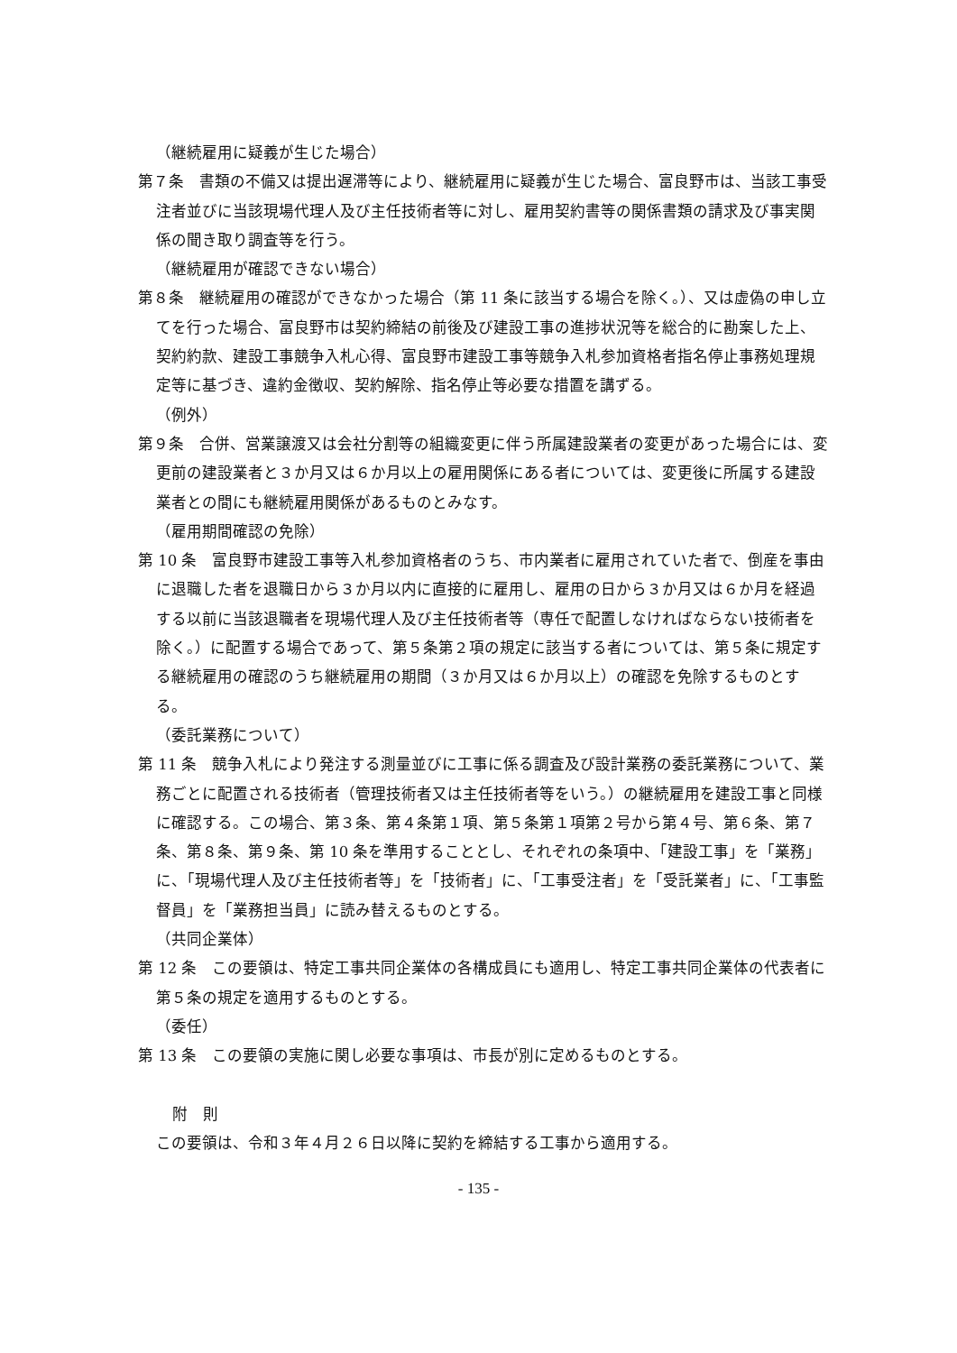（継続雇用に疑義が生じた場合）
第７条　書類の不備又は提出遅滞等により、継続雇用に疑義が生じた場合、富良野市は、当該工事受注者並びに当該現場代理人及び主任技術者等に対し、雇用契約書等の関係書類の請求及び事実関係の聞き取り調査等を行う。
（継続雇用が確認できない場合）
第８条　継続雇用の確認ができなかった場合（第 11 条に該当する場合を除く。）、又は虚偽の申し立てを行った場合、富良野市は契約締結の前後及び建設工事の進捗状況等を総合的に勘案した上、契約約款、建設工事競争入札心得、富良野市建設工事等競争入札参加資格者指名停止事務処理規定等に基づき、違約金徴収、契約解除、指名停止等必要な措置を講ずる。
（例外）
第９条　合併、営業譲渡又は会社分割等の組織変更に伴う所属建設業者の変更があった場合には、変更前の建設業者と３か月又は６か月以上の雇用関係にある者については、変更後に所属する建設業者との間にも継続雇用関係があるものとみなす。
（雇用期間確認の免除）
第 10 条　富良野市建設工事等入札参加資格者のうち、市内業者に雇用されていた者で、倒産を事由に退職した者を退職日から３か月以内に直接的に雇用し、雇用の日から３か月又は６か月を経過する以前に当該退職者を現場代理人及び主任技術者等（専任で配置しなければならない技術者を除く。）に配置する場合であって、第５条第２項の規定に該当する者については、第５条に規定する継続雇用の確認のうち継続雇用の期間（３か月又は６か月以上）の確認を免除するものとする。
（委託業務について）
第 11 条　競争入札により発注する測量並びに工事に係る調査及び設計業務の委託業務について、業務ごとに配置される技術者（管理技術者又は主任技術者等をいう。）の継続雇用を建設工事と同様に確認する。この場合、第３条、第４条第１項、第５条第１項第２号から第４号、第６条、第７条、第８条、第９条、第 10 条を準用することとし、それぞれの条項中、「建設工事」を「業務」に、「現場代理人及び主任技術者等」を「技術者」に、「工事受注者」を「受託業者」に、「工事監督員」を「業務担当員」に読み替えるものとする。
（共同企業体）
第 12 条　この要領は、特定工事共同企業体の各構成員にも適用し、特定工事共同企業体の代表者に第５条の規定を適用するものとする。
（委任）
第 13 条　この要領の実施に関し必要な事項は、市長が別に定めるものとする。
附　則
この要領は、令和３年４月２６日以降に契約を締結する工事から適用する。
- 135 -